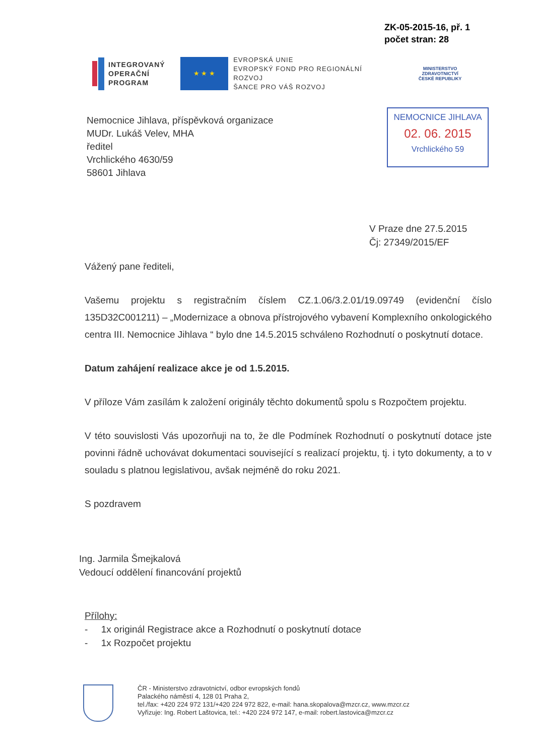ZK-05-2015-16, př. 1
počet stran: 28
INTEGROVANÝ
OPERAČNÍ
PROGRAM
★ ★ ★
EVROPSKÁ UNIE
EVROPSKÝ FOND PRO REGIONÁLNÍ ROZVOJ
ŠANCE PRO VÁŠ ROZVOJ
MINISTERSTVO ZDRAVOTNICTVÍ
ČESKÉ REPUBLIKY
NEMOCNICE JIHLAVA
02. 06. 2015
Vrchlického 59
Nemocnice Jihlava, příspěvková organizace
MUDr. Lukáš Velev, MHA
ředitel
Vrchlického 4630/59
58601 Jihlava
V Praze dne 27.5.2015
Čj: 27349/2015/EF
Vážený pane řediteli,
Vašemu projektu s registračním číslem CZ.1.06/3.2.01/19.09749 (evidenční číslo 135D32C001211) – „Modernizace a obnova přístrojového vybavení Komplexního onkologického centra III. Nemocnice Jihlava “ bylo dne 14.5.2015 schváleno Rozhodnutí o poskytnutí dotace.
Datum zahájení realizace akce je od 1.5.2015.
V příloze Vám zasílám k založení originály těchto dokumentů spolu s Rozpočtem projektu.
V této souvislosti Vás upozorňuji na to, že dle Podmínek Rozhodnutí o poskytnutí dotace jste povinni řádně uchovávat dokumentaci související s realizací projektu, tj. i tyto dokumenty, a to v souladu s platnou legislativou, avšak nejméně do roku 2021.
S pozdravem
Ing. Jarmila Šmejkalová
Vedoucí oddělení financování projektů
Přílohy:
- 1x originál Registrace akce a Rozhodnutí o poskytnutí dotace
- 1x Rozpočet projektu
ČR - Ministerstvo zdravotnictví, odbor evropských fondů
Palackého náměstí 4, 128 01 Praha 2,
tel./fax: +420 224 972 131/+420 224 972 822, e-mail: hana.skopalova@mzcr.cz, www.mzcr.cz
Vyřizuje: Ing. Robert Laštovica, tel.: +420 224 972 147, e-mail: robert.lastovica@mzcr.cz